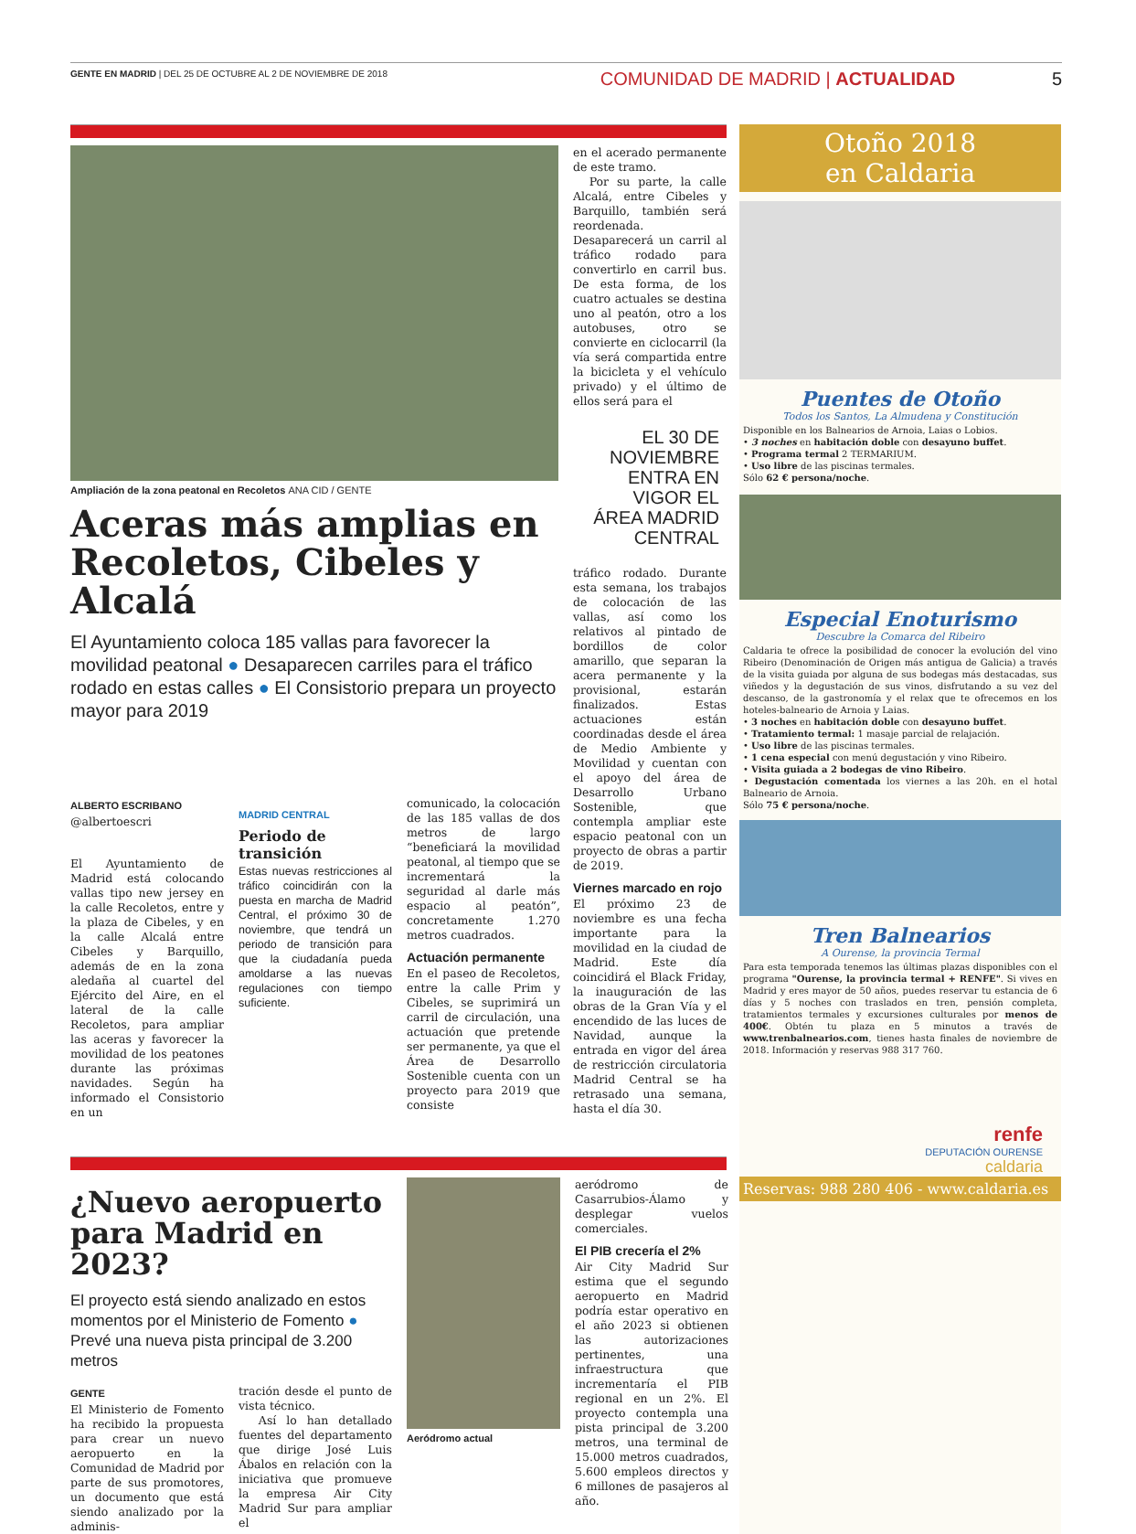GENTE EN MADRID | DEL 25 DE OCTUBRE AL 2 DE NOVIEMBRE DE 2018 COMUNIDAD DE MADRID | ACTUALIDAD 5
Ampliación de la zona peatonal en Recoletos ANA CID / GENTE
Aceras más amplias en Recoletos, Cibeles y Alcalá
El Ayuntamiento coloca 185 vallas para favorecer la movilidad peatonal ● Desaparecen carriles para el tráfico rodado en estas calles ● El Consistorio prepara un proyecto mayor para 2019
en el acerado permanente de este tramo.
Por su parte, la calle Alcalá, entre Cibeles y Barquillo, también será reordenada. Desaparecerá un carril al tráfico rodado para convertirlo en carril bus. De esta forma, de los cuatro actuales se destina uno al peatón, otro a los autobuses, otro se convierte en ciclocarril (la vía será compartida entre la bicicleta y el vehículo privado) y el último de ellos será para el
EL 30 DE NOVIEMBRE ENTRA EN VIGOR EL ÁREA MADRID CENTRAL
tráfico rodado. Durante esta semana, los trabajos de colocación de las vallas, así como los relativos al pintado de bordillos de color amarillo, que separan la acera permanente y la provisional, estarán finalizados. Estas actuaciones están coordinadas desde el área de Medio Ambiente y Movilidad y cuentan con el apoyo del área de Desarrollo Urbano Sostenible, que contempla ampliar este espacio peatonal con un proyecto de obras a partir de 2019.
Viernes marcado en rojo
El próximo 23 de noviembre es una fecha importante para la movilidad en la ciudad de Madrid. Este día coincidirá el Black Friday, la inauguración de las obras de la Gran Vía y el encendido de las luces de Navidad, aunque la entrada en vigor del área de restricción circulatoria Madrid Central se ha retrasado una semana, hasta el día 30.
ALBERTO ESCRIBANO
@albertoescri
El Ayuntamiento de Madrid está colocando vallas tipo new jersey en la calle Recoletos, entre y la plaza de Cibeles, y en la calle Alcalá entre Cibeles y Barquillo, además de en la zona aledaña al cuartel del Ejército del Aire, en el lateral de la calle Recoletos, para ampliar las aceras y favorecer la movilidad de los peatones durante las próximas navidades. Según ha informado el Consistorio en un
MADRID CENTRAL
Periodo de transición
Estas nuevas restricciones al tráfico coincidirán con la puesta en marcha de Madrid Central, el próximo 30 de noviembre, que tendrá un periodo de transición para que la ciudadanía pueda amoldarse a las nuevas regulaciones con tiempo suficiente.
comunicado, la colocación de las 185 vallas de dos metros de largo “beneficiará la movilidad peatonal, al tiempo que se incrementará la seguridad al darle más espacio al peatón”, concretamente 1.270 metros cuadrados.
Actuación permanente
En el paseo de Recoletos, entre la calle Prim y Cibeles, se suprimirá un carril de circulación, una actuación que pretende ser permanente, ya que el Área de Desarrollo Sostenible cuenta con un proyecto para 2019 que consiste
¿Nuevo aeropuerto para Madrid en 2023?
El proyecto está siendo analizado en estos momentos por el Ministerio de Fomento ● Prevé una nueva pista principal de 3.200 metros
GENTE
El Ministerio de Fomento ha recibido la propuesta para crear un nuevo aeropuerto en la Comunidad de Madrid por parte de sus promotores, un documento que está siendo analizado por la adminis-
tración desde el punto de vista técnico.
Así lo han detallado fuentes del departamento que dirige José Luis Ábalos en relación con la iniciativa que promueve la empresa Air City Madrid Sur para ampliar el
Aeródromo actual
aeródromo de Casarrubios-Álamo y desplegar vuelos comerciales.
El PIB crecería el 2%
Air City Madrid Sur estima que el segundo aeropuerto en Madrid podría estar operativo en el año 2023 si obtienen las autorizaciones pertinentes, una infraestructura que incrementaría el PIB regional en un 2%. El proyecto contempla una pista principal de 3.200 metros, una terminal de 15.000 metros cuadrados, 5.600 empleos directos y 6 millones de pasajeros al año.
Otoño 2018
en Caldaria
Puentes de Otoño
Todos los Santos, La Almudena y Constitución
Disponible en los Balnearios de Arnoia, Laias o Lobios.
• 3 noches en habitación doble con desayuno buffet.
• Programa termal 2 TERMARIUM.
• Uso libre de las piscinas termales.
Sólo 62 € persona/noche.
Especial Enoturismo
Descubre la Comarca del Ribeiro
Caldaria te ofrece la posibilidad de conocer la evolución del vino Ribeiro (Denominación de Origen más antigua de Galicia) a través de la visita guiada por alguna de sus bodegas más destacadas, sus viñedos y la degustación de sus vinos, disfrutando a su vez del descanso, de la gastronomía y el relax que te ofrecemos en los hoteles-balneario de Arnoia y Laias.
• 3 noches en habitación doble con desayuno buffet.
• Tratamiento termal: 1 masaje parcial de relajación.
• Uso libre de las piscinas termales.
• 1 cena especial con menú degustación y vino Ribeiro.
• Visita guiada a 2 bodegas de vino Ribeiro.
• Degustación comentada los viernes a las 20h. en el hotal Balneario de Arnoia.
Sólo 75 € persona/noche.
Tren Balnearios
A Ourense, la provincia Termal
Para esta temporada tenemos las últimas plazas disponibles con el programa "Ourense, la provincia termal + RENFE". Si vives en Madrid y eres mayor de 50 años, puedes reservar tu estancia de 6 días y 5 noches con traslados en tren, pensión completa, tratamientos termales y excursiones culturales por menos de 400€. Obtén tu plaza en 5 minutos a través de www.trenbalnearios.com, tienes hasta finales de noviembre de 2018. Información y reservas 988 317 760.
renfe
DEPUTACIÓN OURENSE
caldaria
Reservas: 988 280 406 - www.caldaria.es